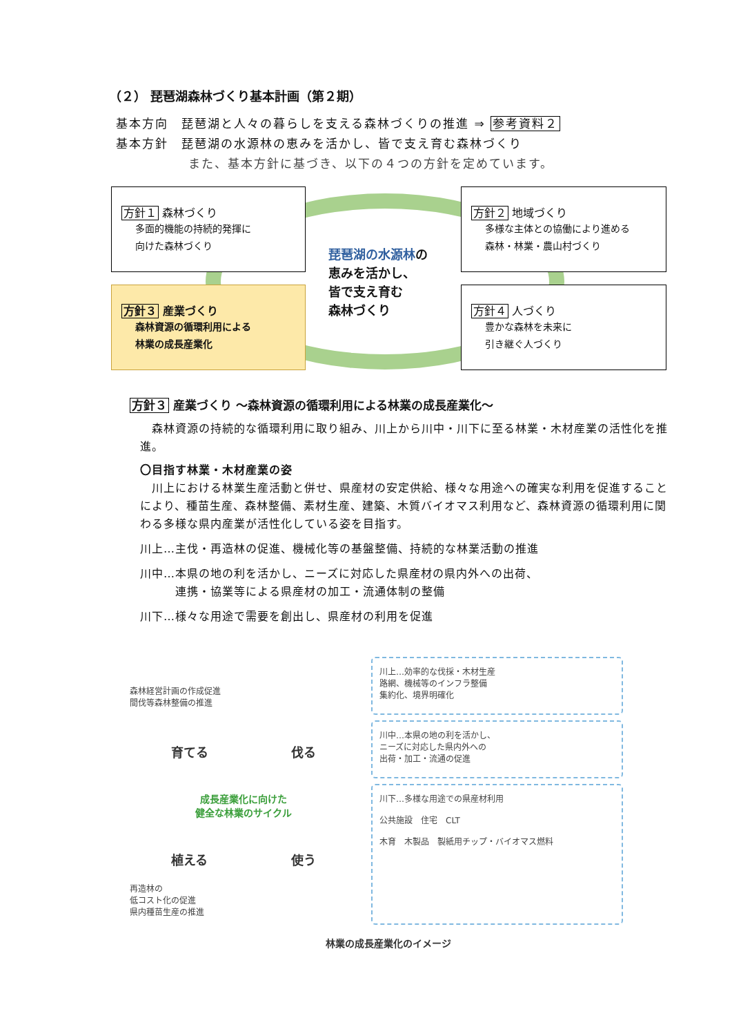（２） 琵琶湖森林づくり基本計画（第２期）
基本方向　琵琶湖と人々の暮らしを支える森林づくりの推進 ⇒ 参考資料２
基本方針　琵琶湖の水源林の恵みを活かし、皆で支え育む森林づくり
また、基本方針に基づき、以下の４つの方針を定めています。
方針１ 森林づくり
多面的機能の持続的発揮に
向けた森林づくり
琵琶湖の水源林の
恵みを活かし、
皆で支え育む
森林づくり
方針２ 地域づくり
多様な主体との協働により進める
森林・林業・農山村づくり
方針３ 産業づくり
森林資源の循環利用による
林業の成長産業化
方針４ 人づくり
豊かな森林を未来に
引き継ぐ人づくり
方針３ 産業づくり ～森林資源の循環利用による林業の成長産業化～
　森林資源の持続的な循環利用に取り組み、川上から川中・川下に至る林業・木材産業の活性化を推進。
〇目指す林業・木材産業の姿
　川上における林業生産活動と併せ、県産材の安定供給、様々な用途への確実な利用を促進することにより、種苗生産、森林整備、素材生産、建築、木質バイオマス利用など、森林資源の循環利用に関わる多様な県内産業が活性化している姿を目指す。
川上…主伐・再造林の促進、機械化等の基盤整備、持続的な林業活動の推進
川中…本県の地の利を活かし、ニーズに対応した県産材の県内外への出荷、
　　　連携・協業等による県産材の加工・流通体制の整備
川下…様々な用途で需要を創出し、県産材の利用を促進
森林経営計画の作成促進
間伐等森林整備の推進
育てる 伐る
成長産業化に向けた
健全な林業のサイクル
植える 使う
再造林の
低コスト化の促進
県内種苗生産の推進
川上…効率的な伐採・木材生産
路網、機械等のインフラ整備
集約化、境界明確化
川中…本県の地の利を活かし、
ニーズに対応した県内外への
出荷・加工・流通の促進
川下…多様な用途での県産材利用
公共施設　住宅　CLT
木育　木製品　製紙用チップ・バイオマス燃料
林業の成長産業化のイメージ